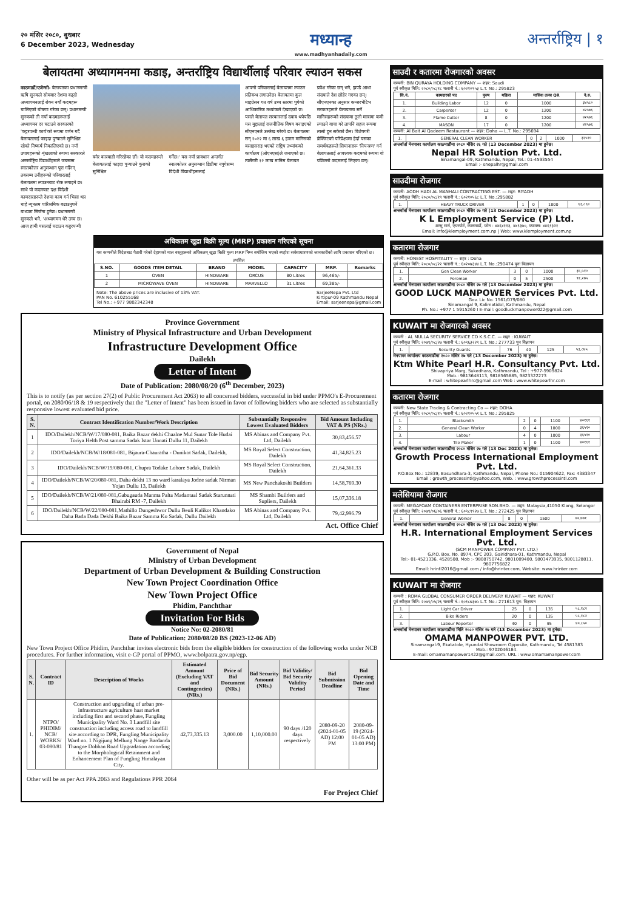२० मंसिर २०८०, बुधबार
6 December 2023, Wednesday
मध्यान्ह
www.madhyanhadaily.com
अन्तर्राष्ट्रिय | १
बेलायतमा अध्यागमनमा कडाइ, अन्तर्राष्ट्रिय विद्यार्थीलाई परिवार ल्याउन सकस
काठमाडौं/एजेन्सी- बेलायतका प्रधानमन्त्री ऋषि सुनकले सोमबार देशमा बढ्दो अध्यागमनलाई रोक्न नयाँ कदमहरू चालिएको घोषणा गरेका छन्। प्रधानमन्त्री सुनकको ती नयाँ कदमहरूलाई अध्यागमन दर घटाउने सरकारको 'कट्टरपन्थी कार्य'को रूपमा वर्णन गर्दै बेलायतलाई फाइदा पुऱ्याउने सुनिश्चित रहेको निष्कर्ष निकालिएको छ। नयाँ उपायहरूको शृंखलाको रूपमा सरकारले अन्तर्राष्ट्रिय विद्यार्थीहरूले जबसम्म स्नातकोत्तर अनुसन्धान पूरा गर्दैनन् तबसम्म उनीहरूको परिवारलाई बेलायतमा ल्याउनबाट रोक लगाइने छ। साथै यो कदमबाट दक्ष विदेशी कामदारहरूले देशमा काम गर्न भिसा थप्न चाहे न्यूनतम पारिश्रमिक बढाउनुपर्ने बाध्यता सिर्जना हुनेछ। प्रधानमन्त्री सुनकले भने, 'अध्यागमन धेरै उच्च छ। आज हामी यसलाई घटाउन कट्टरपन्थी
बनेर कारबाही गरिरहेका छौं। यो कदमहरूले बेलायतलाई फाइदा पुऱ्याउने कुराको सुनिश्चित
गर्नेछ।' यस नयाँ प्रावधान अन्तर्गत स्नातकोत्तर अनुसन्धान डिग्रीमा नपुगेसम्म विदेशी विद्यार्थीहरूलाई
आफ्नो परिवारलाई बेलायतमा ल्याउन प्रतिबन्ध लगाउनेछ। बेलायतमा कुल माइग्रेसन गत वर्ष उच्च स्तरमा पुगेको आधिकारिक तथ्यांकले देखाएको छ। यसले बेलायत सरकारलाई दबाब थपेपछि यस मुद्दालाई राजनीतिक विषय बनाइएको सीएनएनले उल्लेख गरेको छ। बेलायतमा सन् २०२२ मा ६ लाख ६ हजार मानिसको बसाइसराइ भएको राष्ट्रिय तथ्यांकको कार्यालय (ओएनएस)ले जनाएको छ। त्यसैगरी १२ लाख मानिस बेलायत
प्रवेश गरेका छन् भने, झण्डै आधा संख्याले देश छोडेर गएका छन्। सीएनएनका अनुसार कन्जरभेटिभ सरकारहरूले बेलायतमा सर्ने मानिसहरूको संख्यामा ठूलो मात्रामा कमी ल्याउने वाचा गरे तापनि सहज रूपमा त्यसो हुन सकेको छैन। विशेषगरी ब्रेक्जिटको परिप्रेक्ष्यमा हेर्दा यसका समर्थकहरूले सिमानाहरू 'नियन्त्रण' गर्न बेलायतलाई आवश्यक कदमको रूपमा यो पछिल्लो कदमलाई लिएका छन्।
अधिकतम खुद्रा बिक्री मूल्य (MRP) प्रकाशन गरिएको सूचना
यस कम्पनीले विदेशबाट पैठारी गरेको देहायको माल वस्तुहरूको अधिकतम् खुद्रा बिक्री मुल्य MRP निम्न बमोजिम भएको ब्यहोरा सर्वसाधारणको जानकारीको लागि प्रकाशन गरिएको छ।
तपशिल
| S.NO. | GOODS ITEM DETAIL | BRAND | MODEL | CAPACITY | MRP. | Remarks |
| --- | --- | --- | --- | --- | --- | --- |
| 1 | OVEN | HINDWARE | ORCUS | 80 Litres | 96,465/- | |
| 2 | MICROWAVE OVEN | HINDWARE | MARVELLO | 31 Litres | 69,385/- | |
Note: The above prices are inclusive of 13% VAT.
PAN No. 610255168
Tel No.: +977 9802342348
SarjeeNepa Pvt. Ltd
Kirtipur-09 Kathmandu Nepal
Email: sarjeenepa@gmail.com
Province Government
Ministry of Physical Infrastructure and Urban Development
Infrastructure Development Office
Dailekh
Letter of Intent
Date of Publication: 2080/08/20 (6<sup>th</sup> December, 2023)
This is to notify (as per section 27(2) of Public Procurement Act 2063) to all concerned bidders, successful in bid under PPMO's E-Procurement portal, on 2080/06/18 & 19 respectively that the "Letter of Intent" has been issued in favor of following bidders who are selected as substantially responsive lowest evaluated bid price.
| S. N. | Contract Identification Number/Work Description | Substantially Responsive Lowest Evaluated Bidders | Bid Amount Including VAT & PS (NRs.) |
| --- | --- | --- | --- |
| 1 | IDO/Dailekh/NCB/W/17/080-081, Baika Bazar dekhi Chaalne Mul Sunar Tole Hudai Toriya Helth Post samma Sadak Istar Unnati Dullu 11, Dailekh | MS Abinas and Company Pvt. Ltd, Dailekh | 30,83,456.57 |
| 2 | IDO/Dailekh/NCB/W/18/080-081, Bijaura-Chauratha - Dunikot Sadak, Dailekh, | MS Royal Select Construction, Dailekh | 41,34,825.23 |
| 3 | IDO/Dailekh/NCB/W/19/080-081, Chupra Todake Lohore Sadak, Dailekh | MS Royal Select Construction, Dailekh | 21,64,361.33 |
| 4 | IDO/Dailekh/NCB/W/20/080-081, Daha dekhi 13 no ward karalaya Jodne sadak Nirman Yojan Dullu 13, Dailekh | MS New Panchakoshi Builders | 14,58,769.30 |
| 5 | IDO/Dailekh/NCB/W/21/080-081,Gabugauda Manma Palta Madantaal Sadak Starunnati Bhairabi RM -7, Dailekh | MS Shambi Builders and Supliers, Dailekh | 15,07,336.18 |
| 6 | IDO/Dailekh/NCB/W/22/080-081,Mathillo Dungeshwor Dullu Beuli Kalikot Khandako Daha Bada Dada Dekhi Baika Bazar Samma Ko Sadak, Dullu Dailekh | MS Abinas and Company Pvt. Ltd, Dailekh | 79,42,996.79 |
Act. Office Chief
Government of Nepal
Ministry of Urban Development
Department of Urban Development & Building Construction
New Town Project Coordination Office
New Town Project Office
Phidim, Panchthar
Invitation For Bids
Notice No: 02-2080/81
Date of Publication: 2080/08/20 BS (2023-12-06 AD)
New Town Project Office Phidim, Panchthar invites electronic bids from the eligible bidders for construction of the following works under NCB procedures. For further information, visit e-GP portal of PPMO, www.bolpatra.gov.np/egp.
| S. N. | Contract ID | Description of Works | Estimated Amount (Excluding VAT and Contingencies) (NRs.) | Price of Bid Document (NRs.) | Bid Security Amount (NRs.) | Bid Validity/ Bid Security Validity Period | Bid Submission Deadline | Bid Opening Date and Time |
| --- | --- | --- | --- | --- | --- | --- | --- | --- |
| 1. | NTPO/ PHIDIM/ NCB/ WORKS/ 03-080/81 | Construction and upgrading of urban pre-infrastructure agriculture haat market including first and second phase, Fungling Municipality Ward No. 3 Landfill site construction including access road to landfill site according to DPR, Fungling Municipality Ward no. 1 Nigijung Mellung Nange Bardanda Thangne Dobhan Road Upgradation according to the Morphological Retainment and Enhancement Plan of Fungling Himalayan City. | 42,73,335.13 | 3,000.00 | 1,10,000.00 | 90 days /120 days respectively | 2080-09-20 (2024-01-05 AD) 12:00 PM | 2080-09-19 (2024-01-05 AD) 13:00 PM) |
Other will be as per Act PPA 2063 and Regulations PPR 2064
For Project Chief
साउदी र कतारमा रोजगारको अवसर
कम्पनी: BIN QURAYA HOLDING COMPANY — शहर: Saudi
पूर्व स्वीकृत मिति: २०८०/०८/१८ चलानी नं.: ६०२१०९५३ L.T. No.: 295823
| सि.नं. | कामदारको पद | पुरुष | महिला | मासिक तलब QR | ने.रु. |
| --- | --- | --- | --- | --- | --- |
| 1. | Building Labor | 12 | 0 | 1000 | ३४५८० |
| 2. | Carpenter | 12 | 0 | 1200 | ४२५७६ |
| 3. | Flame Cutter | 8 | 0 | 1200 | ४२५७६ |
| 4. | MASON | 17 | 0 | 1200 | ४२५७६ |
कम्पनी: Al Bait Al Qadeem Restaurant — शहर: Doha — L.T. No.: 295694
| 1. | GENERAL CLEAN WORKER | 0 | 2 | 1000 | ३६५१० |
अन्तर्वार्ता मेनपावर कार्यालय काठमाडौंमा २०८० मंसिर २६ गते (13 December 2023) मा हुनेछ।
Nepal HR Solution Pvt. Ltd.
Sinamangal-09, Kathmandu, Nepal, Tel.: 01-4593554
Email :- snepalhr@gmail.com
साउदीमा रोजगार
कम्पनी: AODH HADI AL MANHALI CONTRACTING EST. — शहर: RIYADH
पूर्व स्वीकृत मिति: २०८०/०८/१९ चलानी नं.: ६०२१०५६८ L.T. No.:295882
| 1. | HEAVY TRUCK DRIVER | 1 | 0 | 1800 | ६३,८६४ |
अन्तर्वार्ता मेनपावर कार्यालय काठमाडौंमा २०८० मंसिर २७ गते (13 December 2023) मा हुनेछ।
K L Employment Service (P) Ltd.
शम्भु मार्ग, एयरपोर्ट, काठमाडौं, फोन : ४४६४११३, ४४९३७०, फ्याक्स: ४४६९३२१
Email: info@klemployment.com.np | Web: www.klemployment.com.np
कतारमा रोजगार
कम्पनी: HONEST HOSPITALITY — शहर : Doha
पूर्व स्वीकृत मिति: २०८०/०८/२२ चलानी नं.: ६०२०७३४४ L.T. No.:290474 पुनः विज्ञापन
| 1. | Gen Clean Worker | 3 | 0 | 1000 | ३६,५१० |
| 2. | Foreman | 0 | 5 | 2500 | ९१,२७५ |
अन्तर्वार्ता मेनपावर कार्यालय काठमाडौंमा २०८० मंसिर २७ गते (13 December 2023) मा हुनेछ।
GOOD LUCK MANPOWER Services Pvt. Ltd.
Gov. Lic No. 1561/079/080
Sinamangal 9, Kalimatidol, Kathmandu, Nepal
Ph. No.: +977 1 5915260 I E-mail: goodluckmanpower022@gmail.com
KUWAIT मा रोजगारको अवसर
कम्पनी : AL MULLA SECURITY SERVICE CO K.S.C.C. — शहर : KUWAIT
पूर्व स्वीकृत मिति: २०७९/०८/२७ चलानी नं.: ६०९६३२२९ L.T. No.: 277733 पुन विज्ञापन
| 1. | Security Guards | 76 | 40 | 125 | ५३,८७५ |
मेनपावर कार्यालय काठमाडौंमा २०८० मंसिर २७ गते (13 December 2023) मा हुनेछ।
Ktm White Pearl H.R. Consultancy Pvt. Ltd.
Shivapriya Marg, Sukedhara, Kathmandu, Tel : +977-5909824
Mob.: 9813648113, 9818565885, 9823322273
E-mail : whitepearlhrc@gmail.com Web : www.whitepearlhr.com
कतारमा रोजगार
कम्पनी: New State Trading & Contracting Co — शहर: DOHA
पूर्व स्वीकृत मिति: २०८०/०८/१५ चलानी नं.: ६०२१०५५१ L.T. No.: 295825
| 1. | Blacksmith | 2 | 0 | 1100 | ४०१६१ |
| 2. | General Clean Worker | 0 | 4 | 1000 | ३६५१० |
| 3. | Labour | 4 | 0 | 1000 | ३६५१० |
| 4. | Tile Maker | 1 | 0 | 1100 | ४०१६१ |
अन्तर्वार्ता मेनपावर कार्यालय काठमाडौंमा २०८० मंसिर २७ गते (13 Dec 2023) मा हुनेछ।
Growth Process International Employment Pvt. Ltd.
P.O.Box No.: 12839, Basundhara-3, Kathmandu, Nepal, Phone No.: 015904622, Fax: 4383347
Email : growth_processintl@yahoo.com, Web. : www.growthprocessintl.com
मलेसियामा रोजगार
कम्पनी: MEGAFOAM CONTAINERS ENTERPRISE SDN.BHD. — शहर: Malaysia,41050 Klang, Selangor
पूर्व स्वीकृत मिति: २०७९/०६/०६ चलानी नं.: ६०९८९९२७ L.T. No.: 272425 पुन विज्ञापन
| 1. | General Worker | 8 | 0 | 1500 | ४२,७७१ |
अन्तर्वार्ता मेनपावर कार्यालय काठमाडौंमा २०८० मंसिर २७ गते (13 Dec 2023) मा हुनेछ।
H.R. International Employment Services Pvt. Ltd.
(SCM MANPOWER COMPANY PVT. LTD.)
G.P.O. Box. No. 8974, CPC 203, Gairidhara-01, Kathmandu, Nepal
Tel:- 01-4521336, 4528508, Mob :- 9808750742, 9801009400, 9803473935, 9801128811, 9807756822
Email: hrintl2016@gmail.com / info@hrinter.com, Website: www.hrinter.com
KUWAIT मा रोजगार
कम्पनी : ROMA GLOBAL CONSUMER ORDER DELIVERY KUWAIT — शहर: KUWAIT
पूर्व स्वीकृत मिति: २०७९/०५/२६ चलानी नं.: ६०१८७३७५ L.T. No.: 271613 पुन: विज्ञापन
| 1. | Light Car Driver | 25 | 0 | 135 | ५८,१८२ |
| 2. | Bike Riders | 20 | 0 | 135 | ५८,१८२ |
| 3. | Labour Reporter | 40 | 0 | 95 | ४०,८५० |
अन्तर्वार्ता मेनपावर कार्यालय काठमाडौंमा मिति २०८० मंसिर २७ गते (13 December 2023) मा हुनेछ।
OMAMA MANPOWER PVT. LTD.
Sinamangal-9, Ekatatole, Hyundai Showroom Opposite, Kathmandu, Tel 4581383
Mob.: 9702046184.
E-mail: omamamanpower1422@gmail.com. URL : www.omamamanpower.com